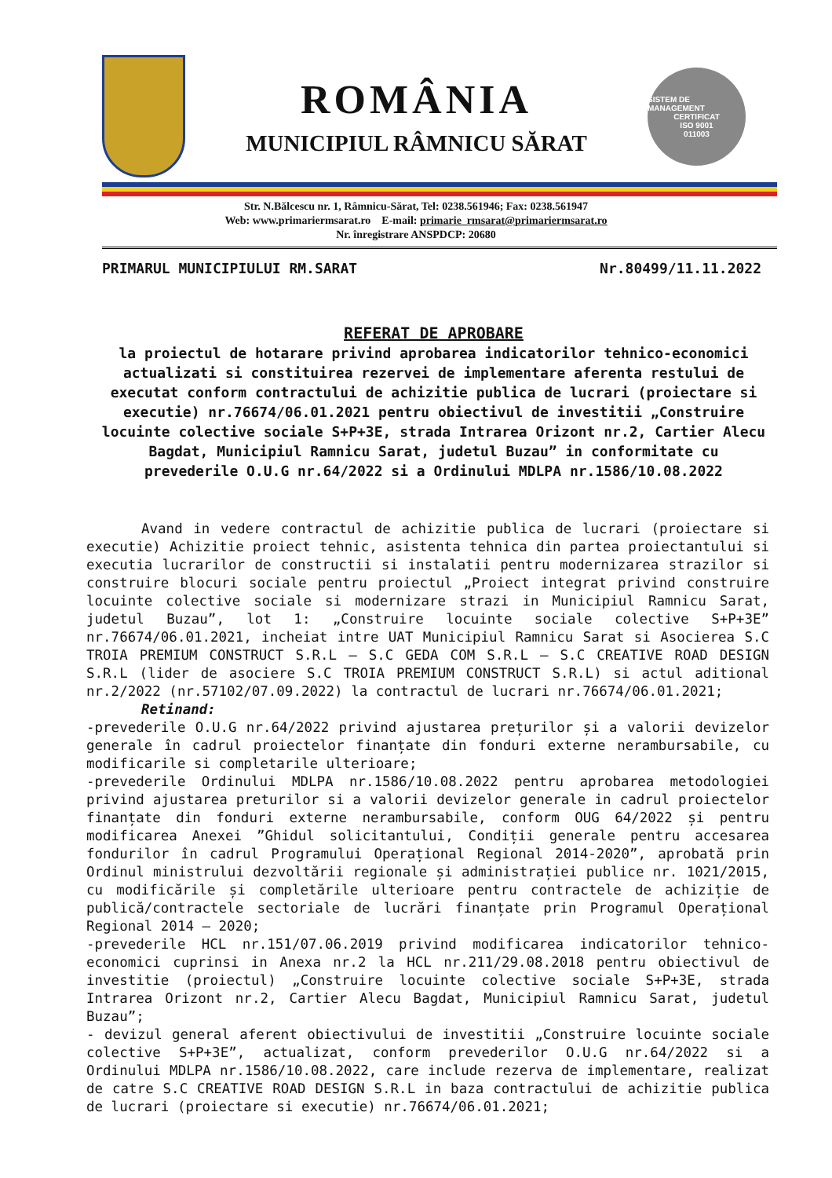ROMÂNIA
MUNICIPIUL RÂMNICU SĂRAT
SISTEM DE MANAGEMENT
CERTIFICAT
ISO 9001
011003
Str. N.Bălcescu nr. 1, Râmnicu-Sărat, Tel: 0238.561946; Fax: 0238.561947
Web: www.primariermsarat.ro E-mail: primarie_rmsarat@primariermsarat.ro
Nr. înregistrare ANSPDCP: 20680
PRIMARUL MUNICIPIULUI RM.SARAT Nr.80499/11.11.2022
REFERAT DE APROBARE
la proiectul de hotarare privind aprobarea indicatorilor tehnico-economici actualizati si constituirea rezervei de implementare aferenta restului de executat conform contractului de achizitie publica de lucrari (proiectare si executie) nr.76674/06.01.2021 pentru obiectivul de investitii „Construire locuinte colective sociale S+P+3E, strada Intrarea Orizont nr.2, Cartier Alecu Bagdat, Municipiul Ramnicu Sarat, judetul Buzau” in conformitate cu prevederile O.U.G nr.64/2022 si a Ordinului MDLPA nr.1586/10.08.2022
Avand in vedere contractul de achizitie publica de lucrari (proiectare si executie) Achizitie proiect tehnic, asistenta tehnica din partea proiectantului si executia lucrarilor de constructii si instalatii pentru modernizarea strazilor si construire blocuri sociale pentru proiectul „Proiect integrat privind construire locuinte colective sociale si modernizare strazi in Municipiul Ramnicu Sarat, judetul Buzau”, lot 1: „Construire locuinte sociale colective S+P+3E” nr.76674/06.01.2021, incheiat intre UAT Municipiul Ramnicu Sarat si Asocierea S.C TROIA PREMIUM CONSTRUCT S.R.L – S.C GEDA COM S.R.L – S.C CREATIVE ROAD DESIGN S.R.L (lider de asociere S.C TROIA PREMIUM CONSTRUCT S.R.L) si actul aditional nr.2/2022 (nr.57102/07.09.2022) la contractul de lucrari nr.76674/06.01.2021;
Retinand:
-prevederile O.U.G nr.64/2022 privind ajustarea prețurilor și a valorii devizelor generale în cadrul proiectelor finanțate din fonduri externe nerambursabile, cu modificarile si completarile ulterioare;
-prevederile Ordinului MDLPA nr.1586/10.08.2022 pentru aprobarea metodologiei privind ajustarea preturilor si a valorii devizelor generale in cadrul proiectelor finanțate din fonduri externe nerambursabile, conform OUG 64/2022 și pentru modificarea Anexei ”Ghidul solicitantului, Condiții generale pentru accesarea fondurilor în cadrul Programului Operațional Regional 2014-2020”, aprobată prin Ordinul ministrului dezvoltării regionale și administrației publice nr. 1021/2015, cu modificările și completările ulterioare pentru contractele de achiziție de publică/contractele sectoriale de lucrări finanțate prin Programul Operațional Regional 2014 – 2020;
-prevederile HCL nr.151/07.06.2019 privind modificarea indicatorilor tehnico-economici cuprinsi in Anexa nr.2 la HCL nr.211/29.08.2018 pentru obiectivul de investitie (proiectul) „Construire locuinte colective sociale S+P+3E, strada Intrarea Orizont nr.2, Cartier Alecu Bagdat, Municipiul Ramnicu Sarat, judetul Buzau”;
- devizul general aferent obiectivului de investitii „Construire locuinte sociale colective S+P+3E”, actualizat, conform prevederilor O.U.G nr.64/2022 si a Ordinului MDLPA nr.1586/10.08.2022, care include rezerva de implementare, realizat de catre S.C CREATIVE ROAD DESIGN S.R.L in baza contractului de achizitie publica de lucrari (proiectare si executie) nr.76674/06.01.2021;